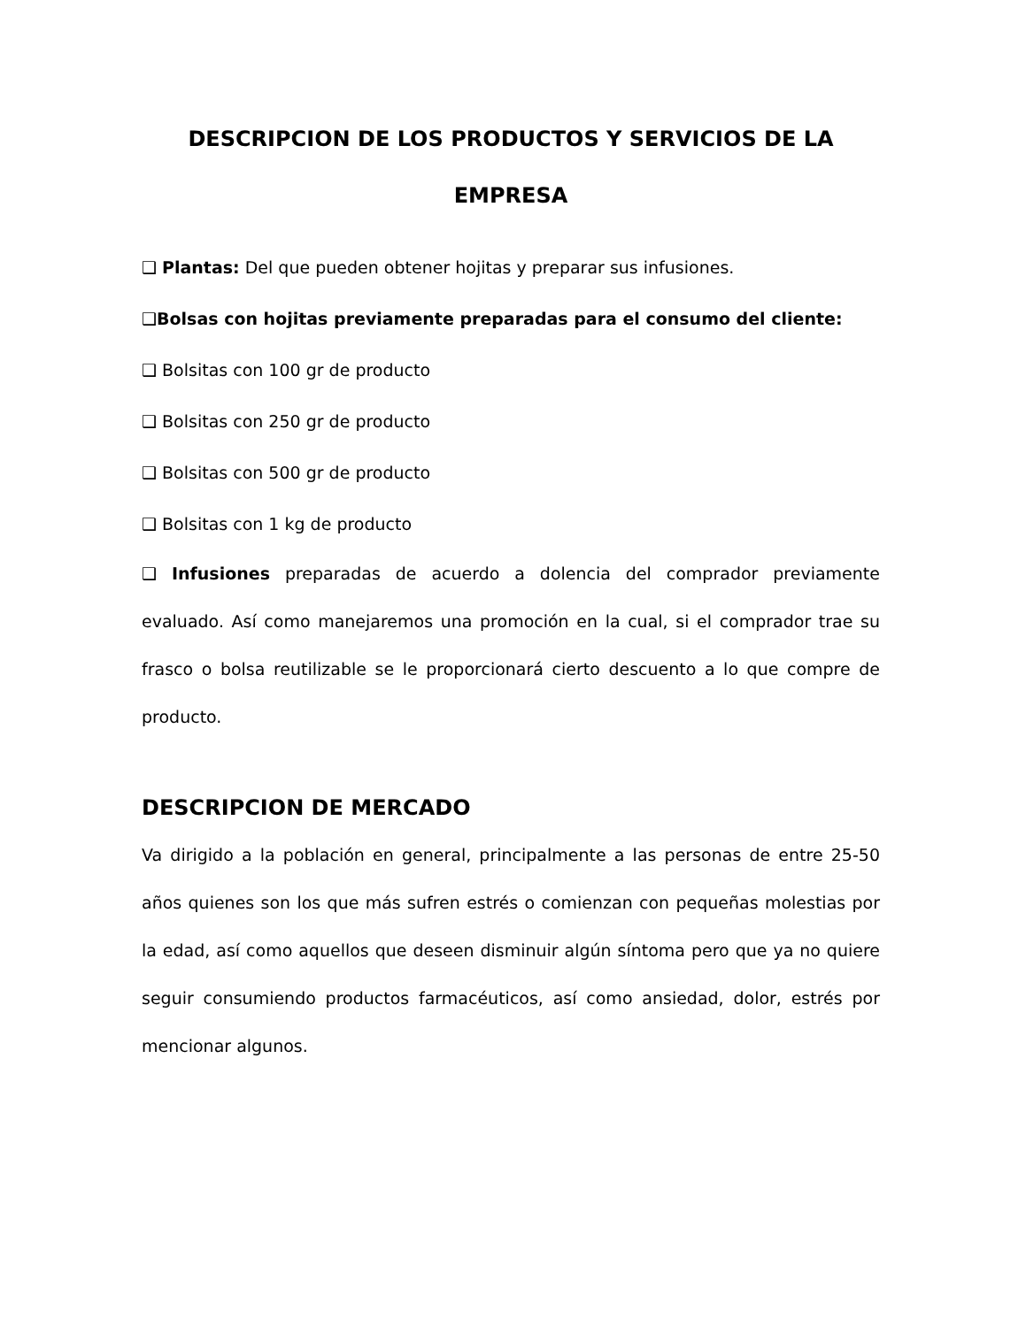DESCRIPCION DE LOS PRODUCTOS Y SERVICIOS DE LA
EMPRESA
❑ Plantas: Del que pueden obtener hojitas y preparar sus infusiones.
❑Bolsas con hojitas previamente preparadas para el consumo del cliente:
❑ Bolsitas con 100 gr de producto
❑ Bolsitas con 250 gr de producto
❑ Bolsitas con 500 gr de producto
❑ Bolsitas con 1 kg de producto
❑ Infusiones preparadas de acuerdo a dolencia del comprador previamente evaluado. Así como manejaremos una promoción en la cual, si el comprador trae su frasco o bolsa reutilizable se le proporcionará cierto descuento a lo que compre de producto.
DESCRIPCION DE MERCADO
Va dirigido a la población en general, principalmente a las personas de entre 25-50 años quienes son los que más sufren estrés o comienzan con pequeñas molestias por la edad, así como aquellos que deseen disminuir algún síntoma pero que ya no quiere seguir consumiendo productos farmacéuticos, así como ansiedad, dolor, estrés por mencionar algunos.